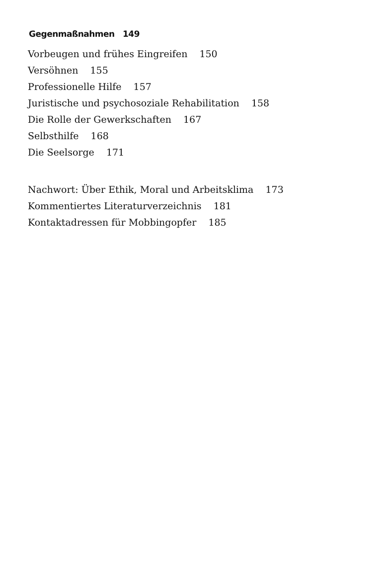Gegenmaßnahmen 149
Vorbeugen und frühes Eingreifen 150
Versöhnen 155
Professionelle Hilfe 157
Juristische und psychosoziale Rehabilitation 158
Die Rolle der Gewerkschaften 167
Selbsthilfe 168
Die Seelsorge 171
Nachwort: Über Ethik, Moral und Arbeitsklima 173
Kommentiertes Literaturverzeichnis 181
Kontaktadressen für Mobbingopfer 185